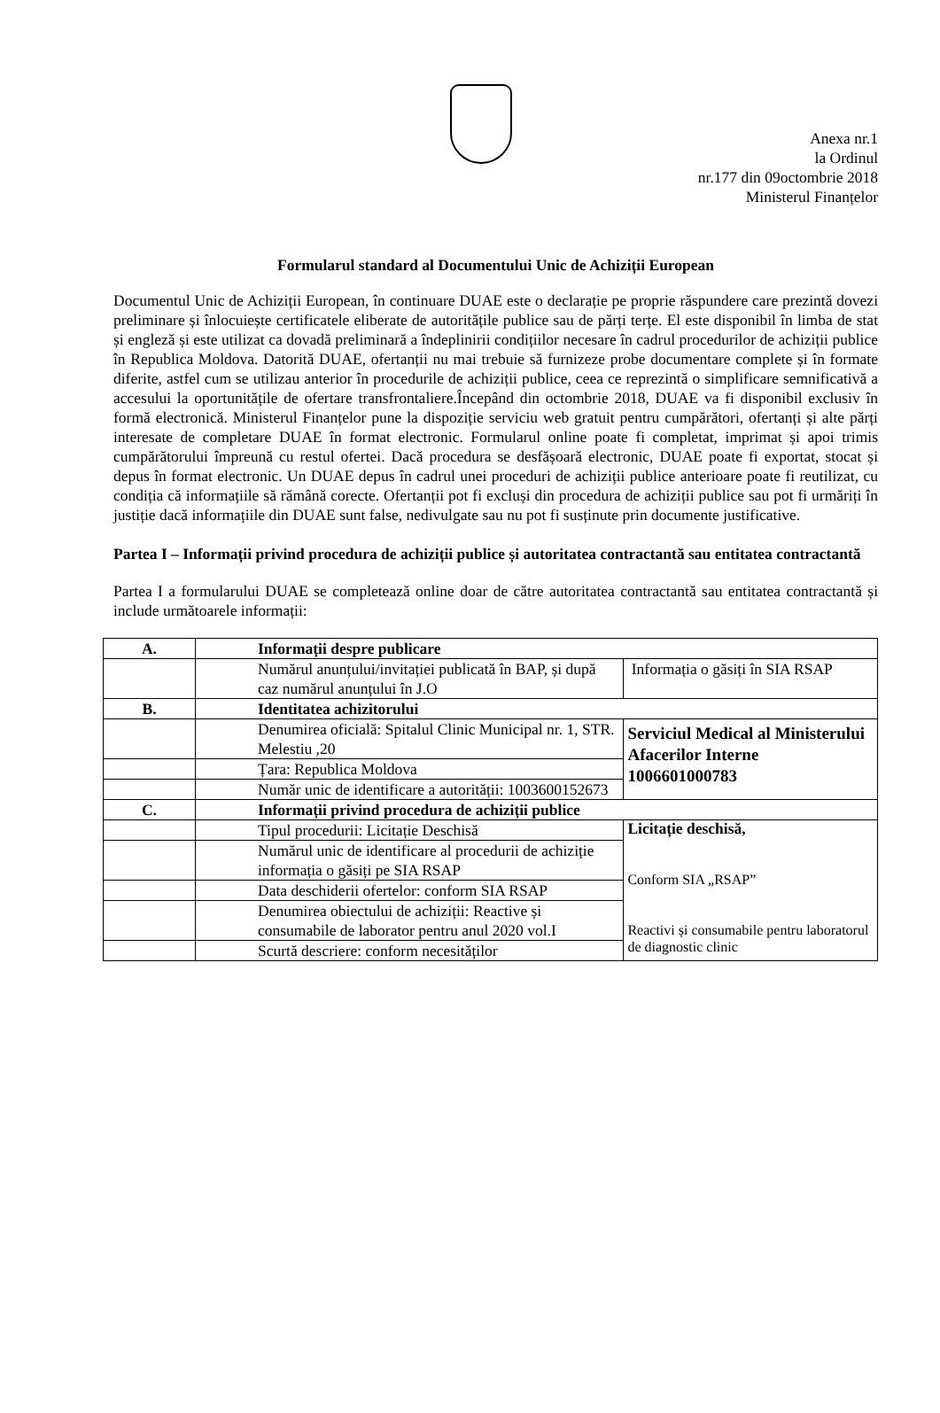Anexa nr.1
la Ordinul
nr.177 din 09octombrie 2018
Ministerul Finanțelor
Formularul standard al Documentului Unic de Achiziții European
Documentul Unic de Achiziții European, în continuare DUAE este o declarație pe proprie răspundere care prezintă dovezi preliminare și înlocuiește certificatele eliberate de autoritățile publice sau de părți terțe. El este disponibil în limba de stat și engleză și este utilizat ca dovadă preliminară a îndeplinirii condițiilor necesare în cadrul procedurilor de achiziții publice în Republica Moldova. Datorită DUAE, ofertanții nu mai trebuie să furnizeze probe documentare complete și în formate diferite, astfel cum se utilizau anterior în procedurile de achiziții publice, ceea ce reprezintă o simplificare semnificativă a accesului la oportunitățile de ofertare transfrontaliere.Începând din octombrie 2018, DUAE va fi disponibil exclusiv în formă electronică. Ministerul Finanțelor pune la dispoziție serviciu web gratuit pentru cumpărători, ofertanți și alte părți interesate de completare DUAE în format electronic. Formularul online poate fi completat, imprimat și apoi trimis cumpărătorului împreună cu restul ofertei. Dacă procedura se desfășoară electronic, DUAE poate fi exportat, stocat și depus în format electronic. Un DUAE depus în cadrul unei proceduri de achiziții publice anterioare poate fi reutilizat, cu condiția că informațiile să rămână corecte. Ofertanții pot fi excluși din procedura de achiziții publice sau pot fi urmăriți în justiție dacă informațiile din DUAE sunt false, nedivulgate sau nu pot fi susținute prin documente justificative.
Partea I – Informații privind procedura de achiziții publice și autoritatea contractantă sau entitatea contractantă
Partea I a formularului DUAE se completează online doar de către autoritatea contractantă sau entitatea contractantă și include următoarele informații:
| A. | Informații despre publicare | |
| | Numărul anunțului/invitației publicată în BAP, și după caz numărul anunțului în J.O | Informația o găsiți în SIA RSAP |
| B. | Identitatea achizitorului | |
| | Denumirea oficială: Spitalul Clinic Municipal nr. 1, STR. Melestiu ,20 | Serviciul Medical al Ministerului Afacerilor Interne 1006601000783 |
| | Țara: Republica Moldova | |
| | Număr unic de identificare a autorității: 1003600152673 | |
| C. | Informații privind procedura de achiziții publice | |
| | Tipul procedurii: Licitație Deschisă | Licitație deschisă, Conform SIA „RSAP” Reactivi și consumabile pentru laboratorul de diagnostic clinic |
| | Numărul unic de identificare al procedurii de achiziție informația o găsiți pe SIA RSAP | |
| | Data deschiderii ofertelor: conform SIA RSAP | |
| | Denumirea obiectului de achiziții: Reactive și consumabile de laborator pentru anul 2020 vol.I | |
| | Scurtă descriere: conform necesităților | |